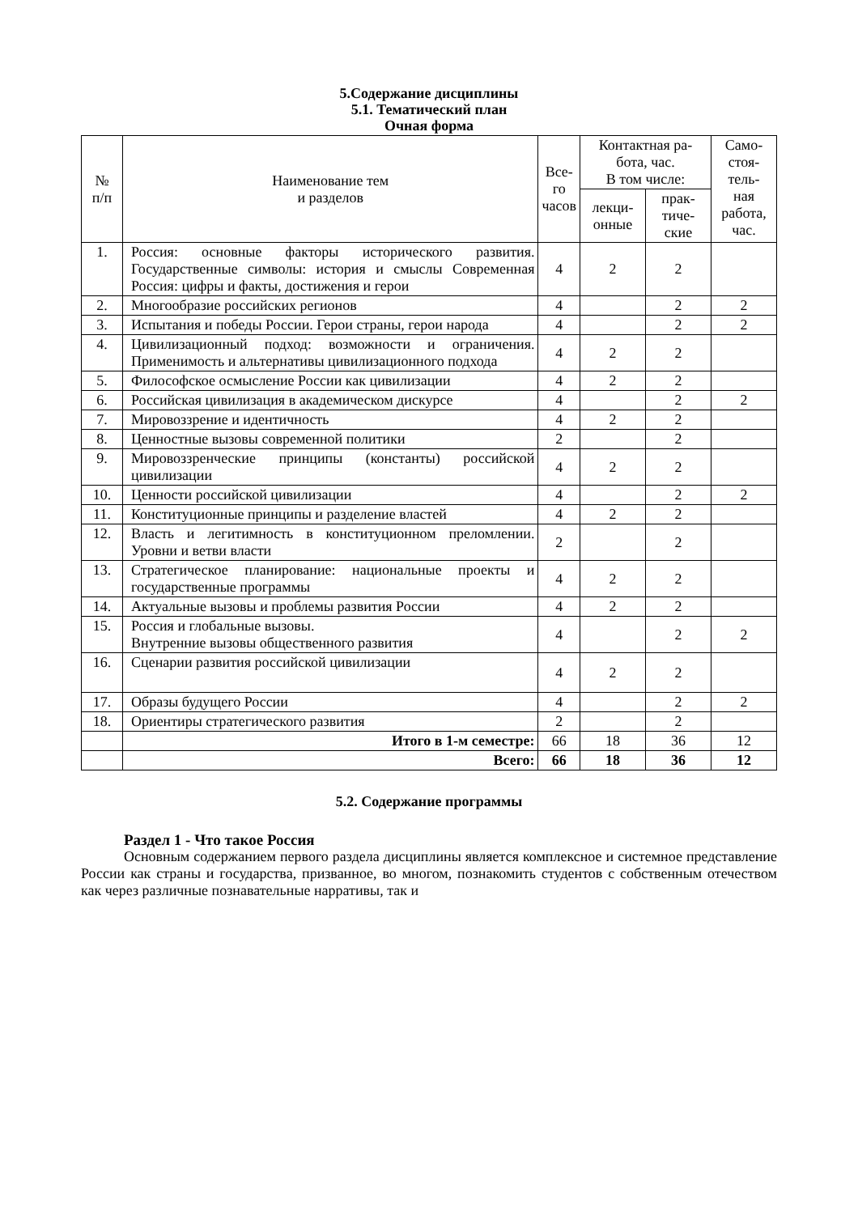5.Содержание дисциплины
5.1. Тематический план
Очная форма
| № п/п | Наименование тем и разделов | Все- го часов | Контактная ра- бота, час. В том числе: | | Само- стоя- тель- ная работа, час. |
| --- | --- | --- | --- | --- | --- |
| | | | лекци- онные | прак- тиче- ские | |
| 1. | Россия: основные факторы исторического развития. Государственные символы: история и смыслы Современная Россия: цифры и факты, достижения и герои | 4 | 2 | 2 | |
| 2. | Многообразие российских регионов | 4 | | 2 | 2 |
| 3. | Испытания и победы России. Герои страны, герои народа | 4 | | 2 | 2 |
| 4. | Цивилизационный подход: возможности и ограничения. Применимость и альтернативы цивилизационного подхода | 4 | 2 | 2 | |
| 5. | Философское осмысление России как цивилизации | 4 | 2 | 2 | |
| 6. | Российская цивилизация в академическом дискурсе | 4 | | 2 | 2 |
| 7. | Мировоззрение и идентичность | 4 | 2 | 2 | |
| 8. | Ценностные вызовы современной политики | 2 | | 2 | |
| 9. | Мировоззренческие принципы (константы) российской цивилизации | 4 | 2 | 2 | |
| 10. | Ценности российской цивилизации | 4 | | 2 | 2 |
| 11. | Конституционные принципы и разделение властей | 4 | 2 | 2 | |
| 12. | Власть и легитимность в конституционном преломлении. Уровни и ветви власти | 2 | | 2 | |
| 13. | Стратегическое планирование: национальные проекты и государственные программы | 4 | 2 | 2 | |
| 14. | Актуальные вызовы и проблемы развития России | 4 | 2 | 2 | |
| 15. | Россия и глобальные вызовы. Внутренние вызовы общественного развития | 4 | | 2 | 2 |
| 16. | Сценарии развития российской цивилизации | 4 | 2 | 2 | |
| 17. | Образы будущего России | 4 | | 2 | 2 |
| 18. | Ориентиры стратегического развития | 2 | | 2 | |
| | Итого в 1-м семестре: | 66 | 18 | 36 | 12 |
| | Всего: | 66 | 18 | 36 | 12 |
5.2. Содержание программы
Раздел 1 - Что такое Россия
Основным содержанием первого раздела дисциплины является комплексное и системное представление России как страны и государства, призванное, во многом, познакомить студентов с собственным отечеством как через различные познавательные нарративы, так и